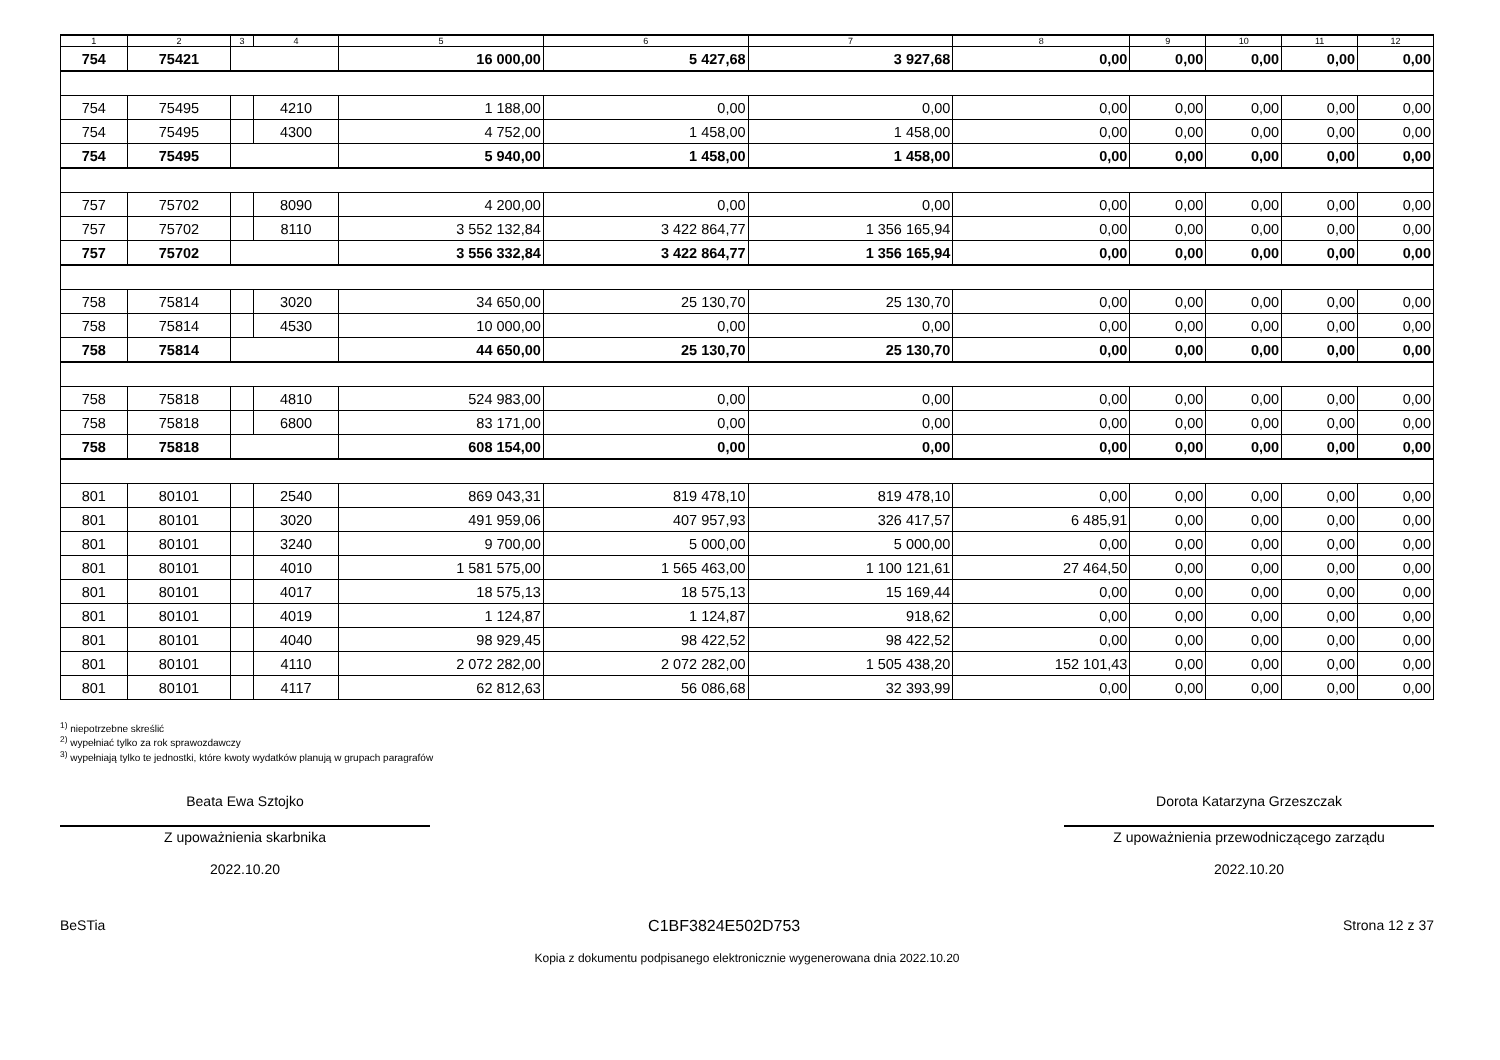| 1 | 2 | 3 | 4 | 5 | 6 | 7 | 8 | 9 | 10 | 11 | 12 |
| --- | --- | --- | --- | --- | --- | --- | --- | --- | --- | --- | --- |
| 754 | 75421 | | | 16 000,00 | 5 427,68 | 3 927,68 | 0,00 | 0,00 | 0,00 | 0,00 | 0,00 |
| 754 | 75495 | | 4210 | 1 188,00 | 0,00 | 0,00 | 0,00 | 0,00 | 0,00 | 0,00 | 0,00 |
| 754 | 75495 | | 4300 | 4 752,00 | 1 458,00 | 1 458,00 | 0,00 | 0,00 | 0,00 | 0,00 | 0,00 |
| 754 | 75495 | | | 5 940,00 | 1 458,00 | 1 458,00 | 0,00 | 0,00 | 0,00 | 0,00 | 0,00 |
| 757 | 75702 | | 8090 | 4 200,00 | 0,00 | 0,00 | 0,00 | 0,00 | 0,00 | 0,00 | 0,00 |
| 757 | 75702 | | 8110 | 3 552 132,84 | 3 422 864,77 | 1 356 165,94 | 0,00 | 0,00 | 0,00 | 0,00 | 0,00 |
| 757 | 75702 | | | 3 556 332,84 | 3 422 864,77 | 1 356 165,94 | 0,00 | 0,00 | 0,00 | 0,00 | 0,00 |
| 758 | 75814 | | 3020 | 34 650,00 | 25 130,70 | 25 130,70 | 0,00 | 0,00 | 0,00 | 0,00 | 0,00 |
| 758 | 75814 | | 4530 | 10 000,00 | 0,00 | 0,00 | 0,00 | 0,00 | 0,00 | 0,00 | 0,00 |
| 758 | 75814 | | | 44 650,00 | 25 130,70 | 25 130,70 | 0,00 | 0,00 | 0,00 | 0,00 | 0,00 |
| 758 | 75818 | | 4810 | 524 983,00 | 0,00 | 0,00 | 0,00 | 0,00 | 0,00 | 0,00 | 0,00 |
| 758 | 75818 | | 6800 | 83 171,00 | 0,00 | 0,00 | 0,00 | 0,00 | 0,00 | 0,00 | 0,00 |
| 758 | 75818 | | | 608 154,00 | 0,00 | 0,00 | 0,00 | 0,00 | 0,00 | 0,00 | 0,00 |
| 801 | 80101 | | 2540 | 869 043,31 | 819 478,10 | 819 478,10 | 0,00 | 0,00 | 0,00 | 0,00 | 0,00 |
| 801 | 80101 | | 3020 | 491 959,06 | 407 957,93 | 326 417,57 | 6 485,91 | 0,00 | 0,00 | 0,00 | 0,00 |
| 801 | 80101 | | 3240 | 9 700,00 | 5 000,00 | 5 000,00 | 0,00 | 0,00 | 0,00 | 0,00 | 0,00 |
| 801 | 80101 | | 4010 | 1 581 575,00 | 1 565 463,00 | 1 100 121,61 | 27 464,50 | 0,00 | 0,00 | 0,00 | 0,00 |
| 801 | 80101 | | 4017 | 18 575,13 | 18 575,13 | 15 169,44 | 0,00 | 0,00 | 0,00 | 0,00 | 0,00 |
| 801 | 80101 | | 4019 | 1 124,87 | 1 124,87 | 918,62 | 0,00 | 0,00 | 0,00 | 0,00 | 0,00 |
| 801 | 80101 | | 4040 | 98 929,45 | 98 422,52 | 98 422,52 | 0,00 | 0,00 | 0,00 | 0,00 | 0,00 |
| 801 | 80101 | | 4110 | 2 072 282,00 | 2 072 282,00 | 1 505 438,20 | 152 101,43 | 0,00 | 0,00 | 0,00 | 0,00 |
| 801 | 80101 | | 4117 | 62 812,63 | 56 086,68 | 32 393,99 | 0,00 | 0,00 | 0,00 | 0,00 | 0,00 |
<sup>1)</sup> niepotrzebne skreślić
<sup>2)</sup> wypełniać tylko za rok sprawozdawczy
<sup>3)</sup> wypełniają tylko te jednostki, które kwoty wydatków planują w grupach paragrafów
Beata Ewa Sztojko
Z upoważnienia skarbnika
2022.10.20
Dorota Katarzyna Grzeszczak
Z upoważnienia przewodniczącego zarządu
2022.10.20
BeSTia C1BF3824E502D753 Strona 12 z 37
Kopia z dokumentu podpisanego elektronicznie wygenerowana dnia 2022.10.20